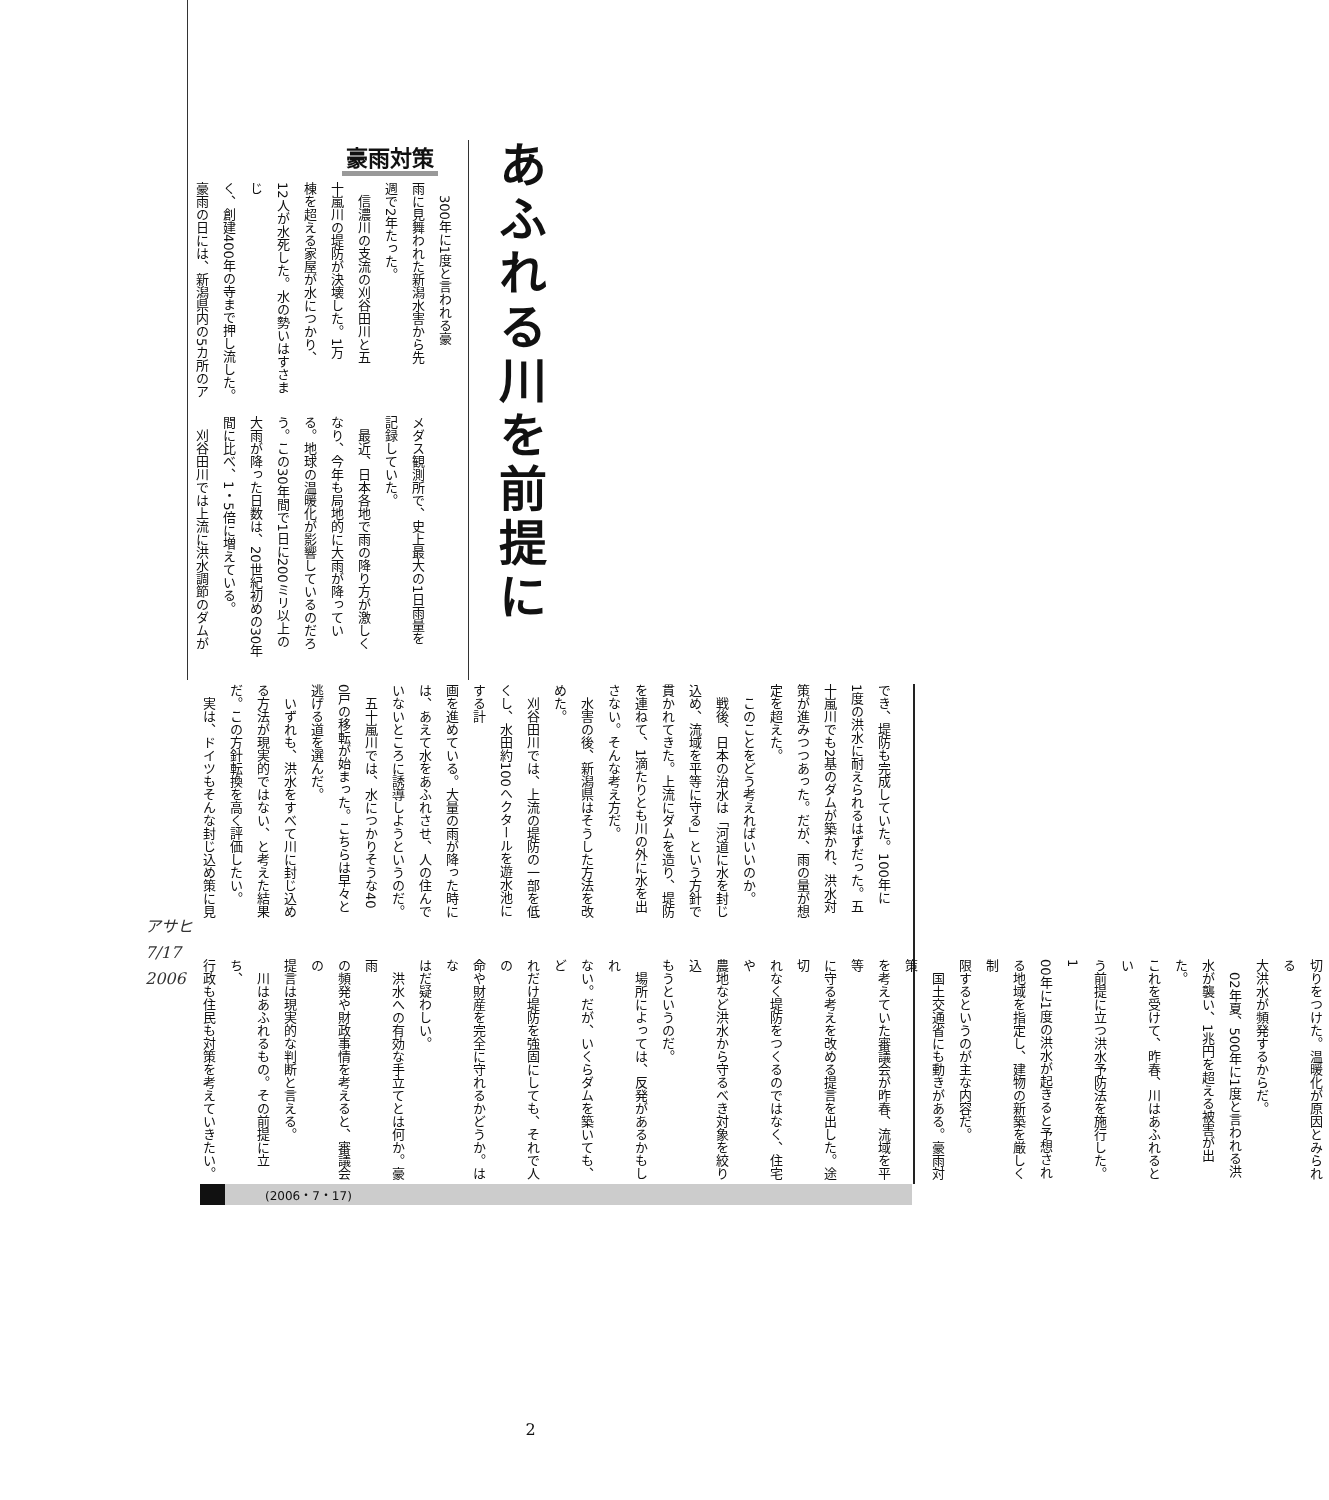あふれる川を前提に
豪雨対策
　300年に1度と言われる豪
雨に見舞われた新潟水害から先
週で2年たった。
　信濃川の支流の刈谷田川と五
十嵐川の堤防が決壊した。1万
棟を超える家屋が水につかり、
12人が水死した。水の勢いはすさまじ
く、創建400年の寺まで押し流した。
豪雨の日には、新潟県内の5カ所のア
メダス観測所で、史上最大の1日雨量を
記録していた。
　最近、日本各地で雨の降り方が激しく
なり、今年も局地的に大雨が降ってい
る。地球の温暖化が影響しているのだろ
う。この30年間で1日に200ミリ以上の
大雨が降った日数は、20世紀初めの30年
間に比べ、1・5倍に増えている。
　刈谷田川では上流に洪水調節のダムが
でき、堤防も完成していた。100年に
1度の洪水に耐えられるはずだった。五
十嵐川でも2基のダムが築かれ、洪水対
策が進みつつあった。だが、雨の量が想
定を超えた。
　このことをどう考えればいいのか。
　戦後、日本の治水は「河道に水を封じ
込め、流域を平等に守る」という方針で
貫かれてきた。上流にダムを造り、堤防
を連ねて、1滴たりとも川の外に水を出
さない。そんな考え方だ。
　水害の後、新潟県はそうした方法を改
めた。
　刈谷田川では、上流の堤防の一部を低
くし、水田約100ヘクタールを遊水池にする計
画を進めている。大量の雨が降った時に
は、あえて水をあふれさせ、人の住んで
いないところに誘導しようというのだ。
　五十嵐川では、水につかりそうな40
0戸の移転が始まった。こちらは早々と
逃げる道を選んだ。
　いずれも、洪水をすべて川に封じ込め
る方法が現実的ではない、と考えた結果
だ。この方針転換を高く評価したい。
　実は、ドイツもそんな封じ込め策に見
切りをつけた。温暖化が原因とみられる
大洪水が頻発するからだ。
　02年夏、500年に1度と言われる洪
水が襲い、1兆円を超える被害が出た。
これを受けて、昨春、川はあふれるとい
う前提に立つ洪水予防法を施行した。1
00年に1度の洪水が起きると予想され
る地域を指定し、建物の新築を厳しく制
限するというのが主な内容だ。
　国土交通省にも動きがある。豪雨対策
を考えていた審議会が昨春、流域を平等
に守る考えを改める提言を出した。途切
れなく堤防をつくるのではなく、住宅や
農地など洪水から守るべき対象を絞り込
もうというのだ。
　場所によっては、反発があるかもしれ
ない。だが、いくらダムを築いても、ど
れだけ堤防を強固にしても、それで人の
命や財産を完全に守れるかどうか。はな
はだ疑わしい。
　洪水への有効な手立てとは何か。豪雨
の頻発や財政事情を考えると、審議会の
提言は現実的な判断と言える。
　川はあふれるもの。その前提に立ち、
行政も住民も対策を考えていきたい。
アサヒ
7/17
2006
(2006・7・17)
2